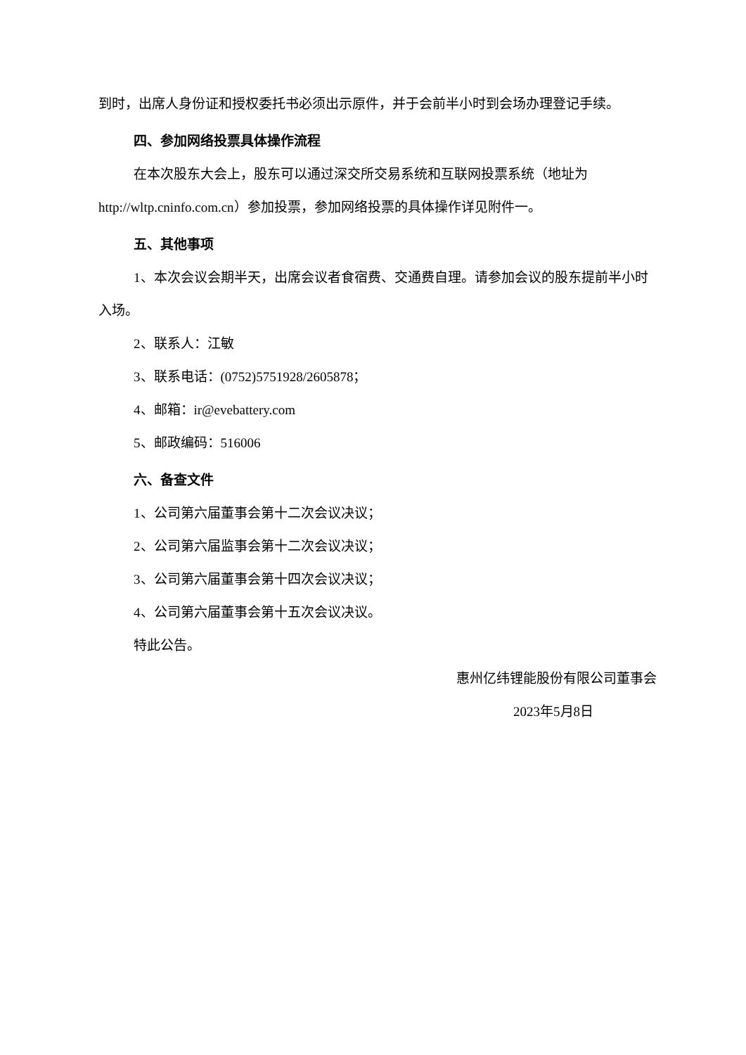到时，出席人身份证和授权委托书必须出示原件，并于会前半小时到会场办理登记手续。
四、参加网络投票具体操作流程
在本次股东大会上，股东可以通过深交所交易系统和互联网投票系统（地址为http://wltp.cninfo.com.cn）参加投票，参加网络投票的具体操作详见附件一。
五、其他事项
1、本次会议会期半天，出席会议者食宿费、交通费自理。请参加会议的股东提前半小时入场。
2、联系人：江敏
3、联系电话：(0752)5751928/2605878；
4、邮箱：ir@evebattery.com
5、邮政编码：516006
六、备查文件
1、公司第六届董事会第十二次会议决议；
2、公司第六届监事会第十二次会议决议；
3、公司第六届董事会第十四次会议决议；
4、公司第六届董事会第十五次会议决议。
特此公告。
惠州亿纬锂能股份有限公司董事会
2023年5月8日